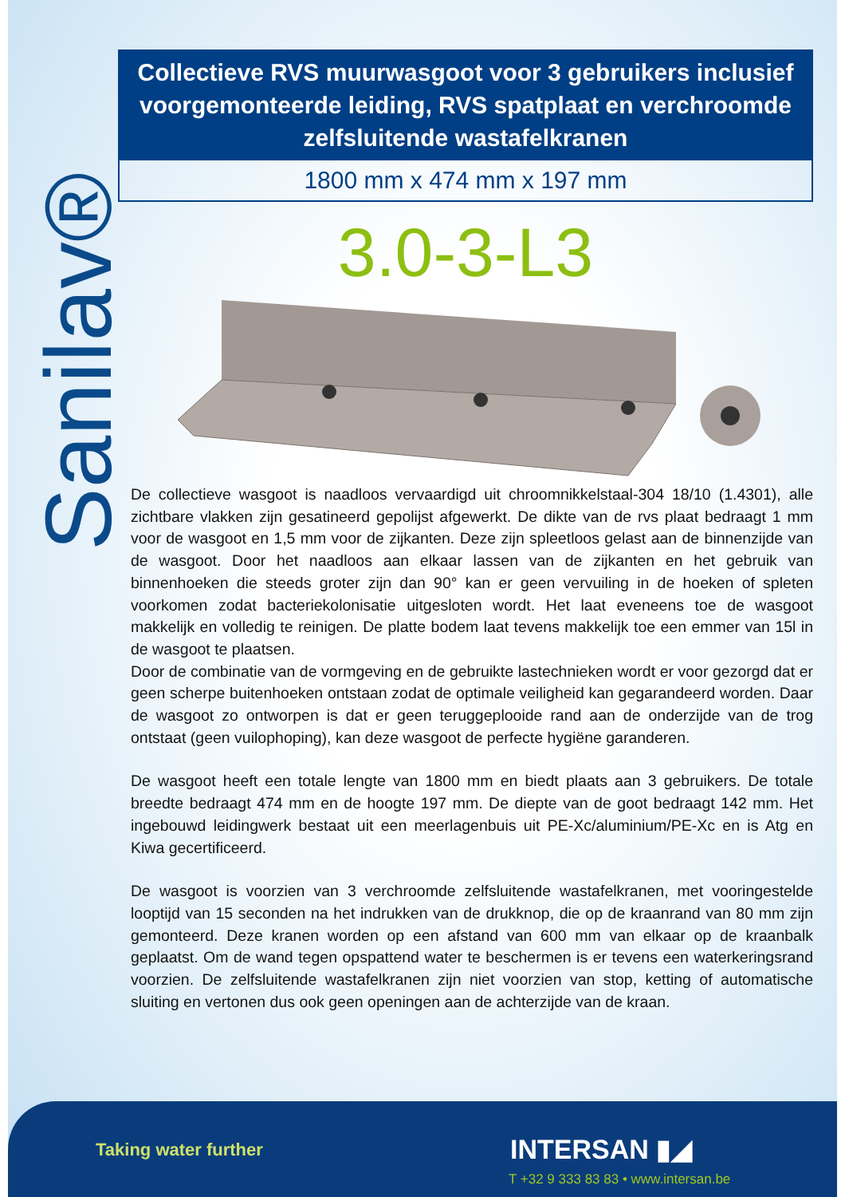Sanilav®
Collectieve RVS muurwasgoot voor 3 gebruikers inclusief voorgemonteerde leiding, RVS spatplaat en verchroomde zelfsluitende wastafelkranen
1800 mm x 474 mm x 197 mm
3.0-3-L3
De collectieve wasgoot is naadloos vervaardigd uit chroomnikkelstaal-304 18/10 (1.4301), alle zichtbare vlakken zijn gesatineerd gepolijst afgewerkt. De dikte van de rvs plaat bedraagt 1 mm voor de wasgoot en 1,5 mm voor de zijkanten. Deze zijn spleetloos gelast aan de binnenzijde van de wasgoot. Door het naadloos aan elkaar lassen van de zijkanten en het gebruik van binnenhoeken die steeds groter zijn dan 90° kan er geen vervuiling in de hoeken of spleten voorkomen zodat bacteriekolonisatie uitgesloten wordt. Het laat eveneens toe de wasgoot makkelijk en volledig te reinigen. De platte bodem laat tevens makkelijk toe een emmer van 15l in de wasgoot te plaatsen.
Door de combinatie van de vormgeving en de gebruikte lastechnieken wordt er voor gezorgd dat er geen scherpe buitenhoeken ontstaan zodat de optimale veiligheid kan gegarandeerd worden. Daar de wasgoot zo ontworpen is dat er geen teruggeplooide rand aan de onderzijde van de trog ontstaat (geen vuilophoping), kan deze wasgoot de perfecte hygiëne garanderen.
De wasgoot heeft een totale lengte van 1800 mm en biedt plaats aan 3 gebruikers. De totale breedte bedraagt 474 mm en de hoogte 197 mm. De diepte van de goot bedraagt 142 mm. Het ingebouwd leidingwerk bestaat uit een meerlagenbuis uit PE-Xc/aluminium/PE-Xc en is Atg en Kiwa gecertificeerd.
De wasgoot is voorzien van 3 verchroomde zelfsluitende wastafelkranen, met vooringestelde looptijd van 15 seconden na het indrukken van de drukknop, die op de kraanrand van 80 mm zijn gemonteerd. Deze kranen worden op een afstand van 600 mm van elkaar op de kraanbalk geplaatst. Om de wand tegen opspattend water te beschermen is er tevens een waterkeringsrand voorzien. De zelfsluitende wastafelkranen zijn niet voorzien van stop, ketting of automatische sluiting en vertonen dus ook geen openingen aan de achterzijde van de kraan.
Taking water further INTERSAN ▮◢
T +32 9 333 83 83 • www.intersan.be